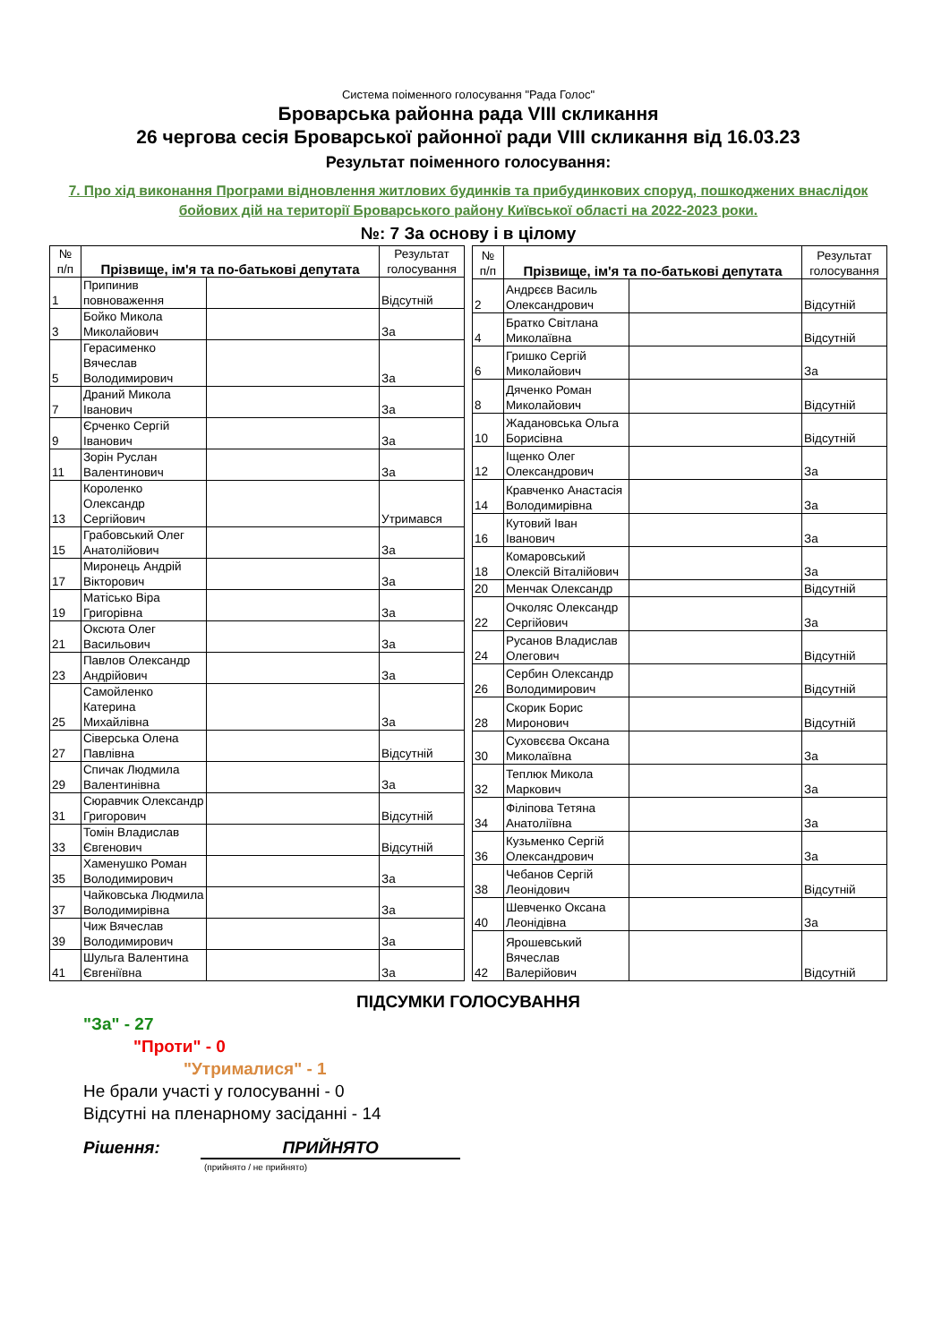Система поіменного голосування "Рада Голос"
Броварська районна рада VIII скликання
26 чергова сесія Броварської районної ради VIII скликання від 16.03.23
Результат поіменного голосування:
7. Про хід виконання Програми відновлення житлових будинків та прибудинкових споруд, пошкоджених внаслідок бойових дій на території Броварського району Київської області на 2022-2023 роки.
№: 7 За основу і в цілому
| № п/п | Прізвище, ім'я та по-батькові депутата | | Результат голосування |
| --- | --- | --- | --- |
| 1 | Припинив повноваження | | Відсутній |
| 3 | Бойко Микола Миколайович | | За |
| 5 | Герасименко Вячеслав Володимирович | | За |
| 7 | Драний Микола Іванович | | За |
| 9 | Єрченко Сергій Іванович | | За |
| 11 | Зорін Руслан Валентинович | | За |
| 13 | Короленко Олександр Сергійович | | Утримався |
| 15 | Грабовський Олег Анатолійович | | За |
| 17 | Миронець Андрій Вікторович | | За |
| 19 | Матісько Віра Григорівна | | За |
| 21 | Оксюта Олег Васильович | | За |
| 23 | Павлов Олександр Андрійович | | За |
| 25 | Самойленко Катерина Михайлівна | | За |
| 27 | Сіверська Олена Павлівна | | Відсутній |
| 29 | Спичак Людмила Валентинівна | | За |
| 31 | Сюравчик Олександр Григорович | | Відсутній |
| 33 | Томін Владислав Євгенович | | Відсутній |
| 35 | Хаменушко Роман Володимирович | | За |
| 37 | Чайковська Людмила Володимирівна | | За |
| 39 | Чиж Вячеслав Володимирович | | За |
| 41 | Шульга Валентина Євгеніївна | | За |
| № п/п | Прізвище, ім'я та по-батькові депутата | | Результат голосування |
| --- | --- | --- | --- |
| 2 | Андрєєв Василь Олександрович | | Відсутній |
| 4 | Братко Світлана Миколаївна | | Відсутній |
| 6 | Гришко Сергій Миколайович | | За |
| 8 | Дяченко Роман Миколайович | | Відсутній |
| 10 | Жадановська Ольга Борисівна | | Відсутній |
| 12 | Іщенко Олег Олександрович | | За |
| 14 | Кравченко Анастасія Володимирівна | | За |
| 16 | Кутовий Іван Іванович | | За |
| 18 | Комаровський Олексій Віталійович | | За |
| 20 | Менчак Олександр | | Відсутній |
| 22 | Очколяс Олександр Сергійович | | За |
| 24 | Русанов Владислав Олегович | | Відсутній |
| 26 | Сербин Олександр Володимирович | | Відсутній |
| 28 | Скорик Борис Миронович | | Відсутній |
| 30 | Суховєєва Оксана Миколаївна | | За |
| 32 | Теплюк Микола Маркович | | За |
| 34 | Філіпова Тетяна Анатоліївна | | За |
| 36 | Кузьменко Сергій Олександрович | | За |
| 38 | Чебанов Сергій Леонідович | | Відсутній |
| 40 | Шевченко Оксана Леонідівна | | За |
| 42 | Ярошевський Вячеслав Валерійович | | Відсутній |
ПІДСУМКИ ГОЛОСУВАННЯ
"За" - 27
"Проти" - 0
"Утрималися" - 1
Не брали участі у голосуванні - 0
Відсутні на пленарному засіданні - 14
Рішення: ПРИЙНЯТО
(прийнято / не прийнято)